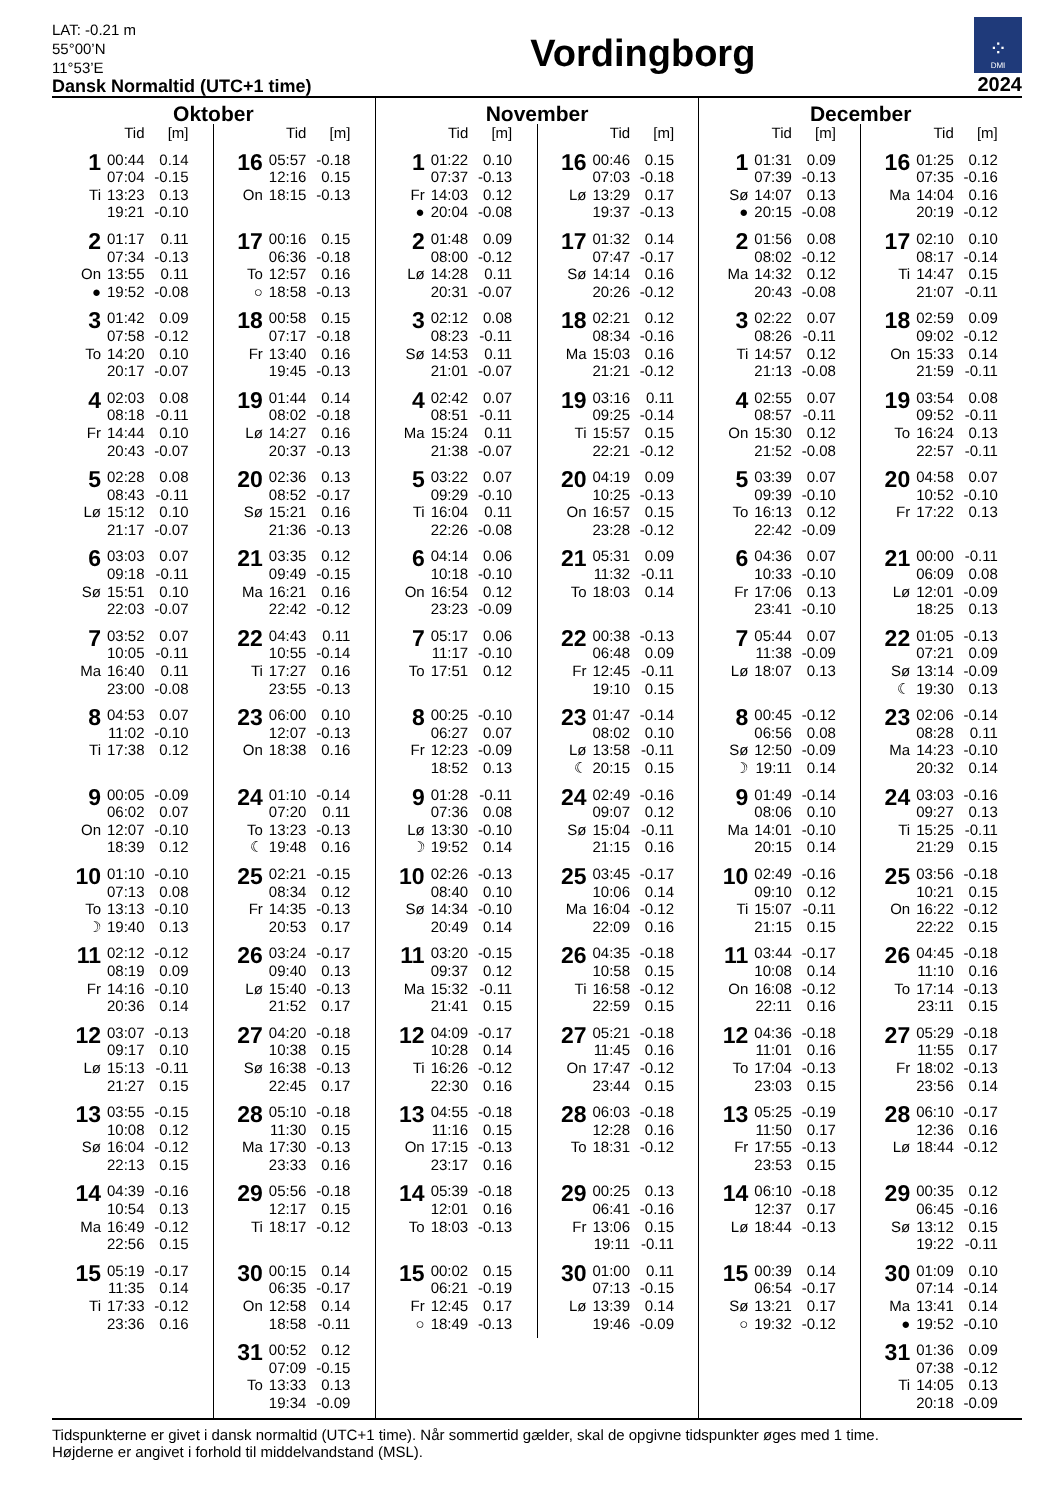LAT: -0.21 m
55°00’N
11°53’E
Dansk Normaltid (UTC+1 time)
Vordingborg
⁘
DMI
2024
Oktober
| | Tid | [m] |
| --- | --- | --- |
| 1 | 00:44 | 0.14 |
| | 07:04 | -0.15 |
| Ti | 13:23 | 0.13 |
| | 19:21 | -0.10 |
| 2 | 01:17 | 0.11 |
| | 07:34 | -0.13 |
| On | 13:55 | 0.11 |
| ● | 19:52 | -0.08 |
| 3 | 01:42 | 0.09 |
| | 07:58 | -0.12 |
| To | 14:20 | 0.10 |
| | 20:17 | -0.07 |
| 4 | 02:03 | 0.08 |
| | 08:18 | -0.11 |
| Fr | 14:44 | 0.10 |
| | 20:43 | -0.07 |
| 5 | 02:28 | 0.08 |
| | 08:43 | -0.11 |
| Lø | 15:12 | 0.10 |
| | 21:17 | -0.07 |
| 6 | 03:03 | 0.07 |
| | 09:18 | -0.11 |
| Sø | 15:51 | 0.10 |
| | 22:03 | -0.07 |
| 7 | 03:52 | 0.07 |
| | 10:05 | -0.11 |
| Ma | 16:40 | 0.11 |
| | 23:00 | -0.08 |
| 8 | 04:53 | 0.07 |
| | 11:02 | -0.10 |
| Ti | 17:38 | 0.12 |
| 9 | 00:05 | -0.09 |
| | 06:02 | 0.07 |
| On | 12:07 | -0.10 |
| | 18:39 | 0.12 |
| 10 | 01:10 | -0.10 |
| | 07:13 | 0.08 |
| To | 13:13 | -0.10 |
| ☽ | 19:40 | 0.13 |
| 11 | 02:12 | -0.12 |
| | 08:19 | 0.09 |
| Fr | 14:16 | -0.10 |
| | 20:36 | 0.14 |
| 12 | 03:07 | -0.13 |
| | 09:17 | 0.10 |
| Lø | 15:13 | -0.11 |
| | 21:27 | 0.15 |
| 13 | 03:55 | -0.15 |
| | 10:08 | 0.12 |
| Sø | 16:04 | -0.12 |
| | 22:13 | 0.15 |
| 14 | 04:39 | -0.16 |
| | 10:54 | 0.13 |
| Ma | 16:49 | -0.12 |
| | 22:56 | 0.15 |
| 15 | 05:19 | -0.17 |
| | 11:35 | 0.14 |
| Ti | 17:33 | -0.12 |
| | 23:36 | 0.16 |
| | Tid | [m] |
| --- | --- | --- |
| 16 | 05:57 | -0.18 |
| | 12:16 | 0.15 |
| On | 18:15 | -0.13 |
| 17 | 00:16 | 0.15 |
| | 06:36 | -0.18 |
| To | 12:57 | 0.16 |
| ○ | 18:58 | -0.13 |
| 18 | 00:58 | 0.15 |
| | 07:17 | -0.18 |
| Fr | 13:40 | 0.16 |
| | 19:45 | -0.13 |
| 19 | 01:44 | 0.14 |
| | 08:02 | -0.18 |
| Lø | 14:27 | 0.16 |
| | 20:37 | -0.13 |
| 20 | 02:36 | 0.13 |
| | 08:52 | -0.17 |
| Sø | 15:21 | 0.16 |
| | 21:36 | -0.13 |
| 21 | 03:35 | 0.12 |
| | 09:49 | -0.15 |
| Ma | 16:21 | 0.16 |
| | 22:42 | -0.12 |
| 22 | 04:43 | 0.11 |
| | 10:55 | -0.14 |
| Ti | 17:27 | 0.16 |
| | 23:55 | -0.13 |
| 23 | 06:00 | 0.10 |
| | 12:07 | -0.13 |
| On | 18:38 | 0.16 |
| 24 | 01:10 | -0.14 |
| | 07:20 | 0.11 |
| To | 13:23 | -0.13 |
| ☾ | 19:48 | 0.16 |
| 25 | 02:21 | -0.15 |
| | 08:34 | 0.12 |
| Fr | 14:35 | -0.13 |
| | 20:53 | 0.17 |
| 26 | 03:24 | -0.17 |
| | 09:40 | 0.13 |
| Lø | 15:40 | -0.13 |
| | 21:52 | 0.17 |
| 27 | 04:20 | -0.18 |
| | 10:38 | 0.15 |
| Sø | 16:38 | -0.13 |
| | 22:45 | 0.17 |
| 28 | 05:10 | -0.18 |
| | 11:30 | 0.15 |
| Ma | 17:30 | -0.13 |
| | 23:33 | 0.16 |
| 29 | 05:56 | -0.18 |
| | 12:17 | 0.15 |
| Ti | 18:17 | -0.12 |
| 30 | 00:15 | 0.14 |
| | 06:35 | -0.17 |
| On | 12:58 | 0.14 |
| | 18:58 | -0.11 |
| 31 | 00:52 | 0.12 |
| | 07:09 | -0.15 |
| To | 13:33 | 0.13 |
| | 19:34 | -0.09 |
November
| | Tid | [m] |
| --- | --- | --- |
| 1 | 01:22 | 0.10 |
| | 07:37 | -0.13 |
| Fr | 14:03 | 0.12 |
| ● | 20:04 | -0.08 |
| 2 | 01:48 | 0.09 |
| | 08:00 | -0.12 |
| Lø | 14:28 | 0.11 |
| | 20:31 | -0.07 |
| 3 | 02:12 | 0.08 |
| | 08:23 | -0.11 |
| Sø | 14:53 | 0.11 |
| | 21:01 | -0.07 |
| 4 | 02:42 | 0.07 |
| | 08:51 | -0.11 |
| Ma | 15:24 | 0.11 |
| | 21:38 | -0.07 |
| 5 | 03:22 | 0.07 |
| | 09:29 | -0.10 |
| Ti | 16:04 | 0.11 |
| | 22:26 | -0.08 |
| 6 | 04:14 | 0.06 |
| | 10:18 | -0.10 |
| On | 16:54 | 0.12 |
| | 23:23 | -0.09 |
| 7 | 05:17 | 0.06 |
| | 11:17 | -0.10 |
| To | 17:51 | 0.12 |
| 8 | 00:25 | -0.10 |
| | 06:27 | 0.07 |
| Fr | 12:23 | -0.09 |
| | 18:52 | 0.13 |
| 9 | 01:28 | -0.11 |
| | 07:36 | 0.08 |
| Lø | 13:30 | -0.10 |
| ☽ | 19:52 | 0.14 |
| 10 | 02:26 | -0.13 |
| | 08:40 | 0.10 |
| Sø | 14:34 | -0.10 |
| | 20:49 | 0.14 |
| 11 | 03:20 | -0.15 |
| | 09:37 | 0.12 |
| Ma | 15:32 | -0.11 |
| | 21:41 | 0.15 |
| 12 | 04:09 | -0.17 |
| | 10:28 | 0.14 |
| Ti | 16:26 | -0.12 |
| | 22:30 | 0.16 |
| 13 | 04:55 | -0.18 |
| | 11:16 | 0.15 |
| On | 17:15 | -0.13 |
| | 23:17 | 0.16 |
| 14 | 05:39 | -0.18 |
| | 12:01 | 0.16 |
| To | 18:03 | -0.13 |
| 15 | 00:02 | 0.15 |
| | 06:21 | -0.19 |
| Fr | 12:45 | 0.17 |
| ○ | 18:49 | -0.13 |
| | Tid | [m] |
| --- | --- | --- |
| 16 | 00:46 | 0.15 |
| | 07:03 | -0.18 |
| Lø | 13:29 | 0.17 |
| | 19:37 | -0.13 |
| 17 | 01:32 | 0.14 |
| | 07:47 | -0.17 |
| Sø | 14:14 | 0.16 |
| | 20:26 | -0.12 |
| 18 | 02:21 | 0.12 |
| | 08:34 | -0.16 |
| Ma | 15:03 | 0.16 |
| | 21:21 | -0.12 |
| 19 | 03:16 | 0.11 |
| | 09:25 | -0.14 |
| Ti | 15:57 | 0.15 |
| | 22:21 | -0.12 |
| 20 | 04:19 | 0.09 |
| | 10:25 | -0.13 |
| On | 16:57 | 0.15 |
| | 23:28 | -0.12 |
| 21 | 05:31 | 0.09 |
| | 11:32 | -0.11 |
| To | 18:03 | 0.14 |
| 22 | 00:38 | -0.13 |
| | 06:48 | 0.09 |
| Fr | 12:45 | -0.11 |
| | 19:10 | 0.15 |
| 23 | 01:47 | -0.14 |
| | 08:02 | 0.10 |
| Lø | 13:58 | -0.11 |
| ☾ | 20:15 | 0.15 |
| 24 | 02:49 | -0.16 |
| | 09:07 | 0.12 |
| Sø | 15:04 | -0.11 |
| | 21:15 | 0.16 |
| 25 | 03:45 | -0.17 |
| | 10:06 | 0.14 |
| Ma | 16:04 | -0.12 |
| | 22:09 | 0.16 |
| 26 | 04:35 | -0.18 |
| | 10:58 | 0.15 |
| Ti | 16:58 | -0.12 |
| | 22:59 | 0.15 |
| 27 | 05:21 | -0.18 |
| | 11:45 | 0.16 |
| On | 17:47 | -0.12 |
| | 23:44 | 0.15 |
| 28 | 06:03 | -0.18 |
| | 12:28 | 0.16 |
| To | 18:31 | -0.12 |
| 29 | 00:25 | 0.13 |
| | 06:41 | -0.16 |
| Fr | 13:06 | 0.15 |
| | 19:11 | -0.11 |
| 30 | 01:00 | 0.11 |
| | 07:13 | -0.15 |
| Lø | 13:39 | 0.14 |
| | 19:46 | -0.09 |
December
| | Tid | [m] |
| --- | --- | --- |
| 1 | 01:31 | 0.09 |
| | 07:39 | -0.13 |
| Sø | 14:07 | 0.13 |
| ● | 20:15 | -0.08 |
| 2 | 01:56 | 0.08 |
| | 08:02 | -0.12 |
| Ma | 14:32 | 0.12 |
| | 20:43 | -0.08 |
| 3 | 02:22 | 0.07 |
| | 08:26 | -0.11 |
| Ti | 14:57 | 0.12 |
| | 21:13 | -0.08 |
| 4 | 02:55 | 0.07 |
| | 08:57 | -0.11 |
| On | 15:30 | 0.12 |
| | 21:52 | -0.08 |
| 5 | 03:39 | 0.07 |
| | 09:39 | -0.10 |
| To | 16:13 | 0.12 |
| | 22:42 | -0.09 |
| 6 | 04:36 | 0.07 |
| | 10:33 | -0.10 |
| Fr | 17:06 | 0.13 |
| | 23:41 | -0.10 |
| 7 | 05:44 | 0.07 |
| | 11:38 | -0.09 |
| Lø | 18:07 | 0.13 |
| 8 | 00:45 | -0.12 |
| | 06:56 | 0.08 |
| Sø | 12:50 | -0.09 |
| ☽ | 19:11 | 0.14 |
| 9 | 01:49 | -0.14 |
| | 08:06 | 0.10 |
| Ma | 14:01 | -0.10 |
| | 20:15 | 0.14 |
| 10 | 02:49 | -0.16 |
| | 09:10 | 0.12 |
| Ti | 15:07 | -0.11 |
| | 21:15 | 0.15 |
| 11 | 03:44 | -0.17 |
| | 10:08 | 0.14 |
| On | 16:08 | -0.12 |
| | 22:11 | 0.16 |
| 12 | 04:36 | -0.18 |
| | 11:01 | 0.16 |
| To | 17:04 | -0.13 |
| | 23:03 | 0.15 |
| 13 | 05:25 | -0.19 |
| | 11:50 | 0.17 |
| Fr | 17:55 | -0.13 |
| | 23:53 | 0.15 |
| 14 | 06:10 | -0.18 |
| | 12:37 | 0.17 |
| Lø | 18:44 | -0.13 |
| 15 | 00:39 | 0.14 |
| | 06:54 | -0.17 |
| Sø | 13:21 | 0.17 |
| ○ | 19:32 | -0.12 |
| | Tid | [m] |
| --- | --- | --- |
| 16 | 01:25 | 0.12 |
| | 07:35 | -0.16 |
| Ma | 14:04 | 0.16 |
| | 20:19 | -0.12 |
| 17 | 02:10 | 0.10 |
| | 08:17 | -0.14 |
| Ti | 14:47 | 0.15 |
| | 21:07 | -0.11 |
| 18 | 02:59 | 0.09 |
| | 09:02 | -0.12 |
| On | 15:33 | 0.14 |
| | 21:59 | -0.11 |
| 19 | 03:54 | 0.08 |
| | 09:52 | -0.11 |
| To | 16:24 | 0.13 |
| | 22:57 | -0.11 |
| 20 | 04:58 | 0.07 |
| | 10:52 | -0.10 |
| Fr | 17:22 | 0.13 |
| 21 | 00:00 | -0.11 |
| | 06:09 | 0.08 |
| Lø | 12:01 | -0.09 |
| | 18:25 | 0.13 |
| 22 | 01:05 | -0.13 |
| | 07:21 | 0.09 |
| Sø | 13:14 | -0.09 |
| ☾ | 19:30 | 0.13 |
| 23 | 02:06 | -0.14 |
| | 08:28 | 0.11 |
| Ma | 14:23 | -0.10 |
| | 20:32 | 0.14 |
| 24 | 03:03 | -0.16 |
| | 09:27 | 0.13 |
| Ti | 15:25 | -0.11 |
| | 21:29 | 0.15 |
| 25 | 03:56 | -0.18 |
| | 10:21 | 0.15 |
| On | 16:22 | -0.12 |
| | 22:22 | 0.15 |
| 26 | 04:45 | -0.18 |
| | 11:10 | 0.16 |
| To | 17:14 | -0.13 |
| | 23:11 | 0.15 |
| 27 | 05:29 | -0.18 |
| | 11:55 | 0.17 |
| Fr | 18:02 | -0.13 |
| | 23:56 | 0.14 |
| 28 | 06:10 | -0.17 |
| | 12:36 | 0.16 |
| Lø | 18:44 | -0.12 |
| 29 | 00:35 | 0.12 |
| | 06:45 | -0.16 |
| Sø | 13:12 | 0.15 |
| | 19:22 | -0.11 |
| 30 | 01:09 | 0.10 |
| | 07:14 | -0.14 |
| Ma | 13:41 | 0.14 |
| ● | 19:52 | -0.10 |
| 31 | 01:36 | 0.09 |
| | 07:38 | -0.12 |
| Ti | 14:05 | 0.13 |
| | 20:18 | -0.09 |
Tidspunkterne er givet i dansk normaltid (UTC+1 time). Når sommertid gælder, skal de opgivne tidspunkter øges med 1 time.
Højderne er angivet i forhold til middelvandstand (MSL).